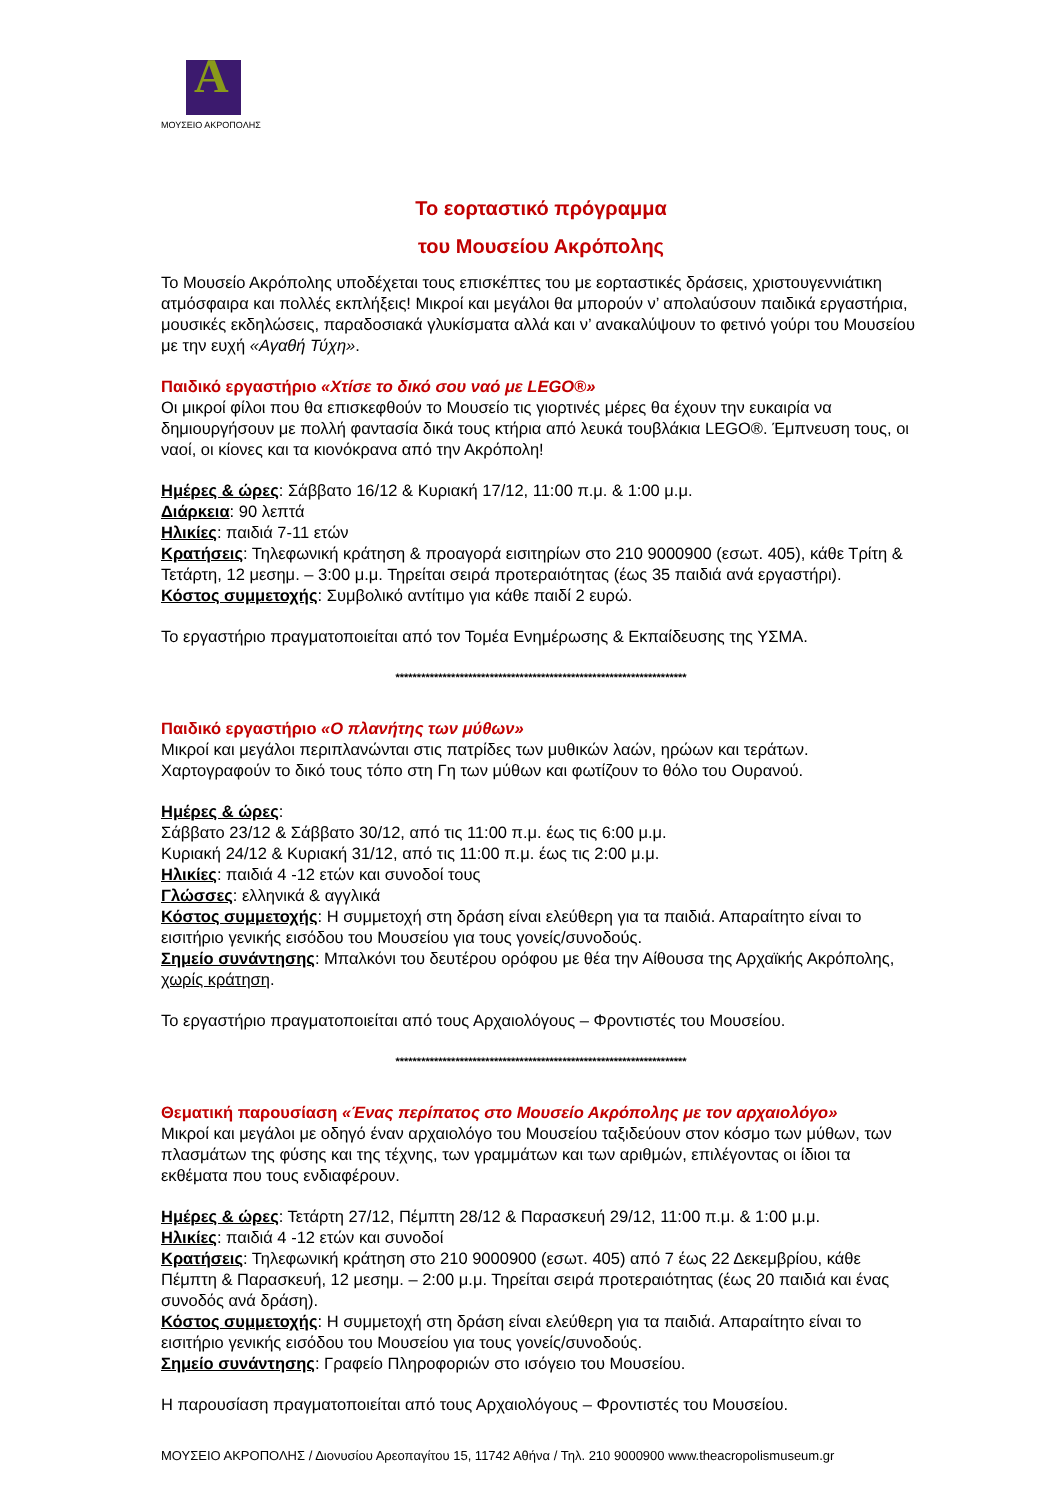A
ΜΟΥΣΕΙΟ ΑΚΡΟΠΟΛΗΣ
Το εορταστικό πρόγραμμα
του Μουσείου Ακρόπολης
Το Μουσείο Ακρόπολης υποδέχεται τους επισκέπτες του με εορταστικές δράσεις, χριστουγεννιάτικη ατμόσφαιρα και πολλές εκπλήξεις! Μικροί και μεγάλοι θα μπορούν ν’ απολαύσουν παιδικά εργαστήρια, μουσικές εκδηλώσεις, παραδοσιακά γλυκίσματα αλλά και ν’ ανακαλύψουν το φετινό γούρι του Μουσείου με την ευχή «Αγαθή Τύχη».
Παιδικό εργαστήριο «Χτίσε το δικό σου ναό με LEGO®»
Οι μικροί φίλοι που θα επισκεφθούν το Μουσείο τις γιορτινές μέρες θα έχουν την ευκαιρία να δημιουργήσουν με πολλή φαντασία δικά τους κτήρια από λευκά τουβλάκια LEGO®. Έμπνευση τους, οι ναοί, οι κίονες και τα κιονόκρανα από την Ακρόπολη!
Ημέρες & ώρες: Σάββατο 16/12 & Κυριακή 17/12, 11:00 π.μ. & 1:00 μ.μ.
Διάρκεια: 90 λεπτά
Ηλικίες: παιδιά 7-11 ετών
Κρατήσεις: Τηλεφωνική κράτηση & προαγορά εισιτηρίων στο 210 9000900 (εσωτ. 405), κάθε Τρίτη & Τετάρτη, 12 μεσημ. – 3:00 μ.μ. Τηρείται σειρά προτεραιότητας (έως 35 παιδιά ανά εργαστήρι).
Κόστος συμμετοχής: Συμβολικό αντίτιμο για κάθε παιδί 2 ευρώ.
Το εργαστήριο πραγματοποιείται από τον Τομέα Ενημέρωσης & Εκπαίδευσης της ΥΣΜΑ.
********************************************************************
Παιδικό εργαστήριο «Ο πλανήτης των μύθων»
Μικροί και μεγάλοι περιπλανώνται στις πατρίδες των μυθικών λαών, ηρώων και τεράτων. Χαρτογραφούν το δικό τους τόπο στη Γη των μύθων και φωτίζουν το θόλο του Ουρανού.
Ημέρες & ώρες:
Σάββατο 23/12 & Σάββατο 30/12, από τις 11:00 π.μ. έως τις 6:00 μ.μ.
Κυριακή 24/12 & Κυριακή 31/12, από τις 11:00 π.μ. έως τις 2:00 μ.μ.
Ηλικίες: παιδιά 4 -12 ετών και συνοδοί τους
Γλώσσες: ελληνικά & αγγλικά
Κόστος συμμετοχής: Η συμμετοχή στη δράση είναι ελεύθερη για τα παιδιά. Απαραίτητο είναι το εισιτήριο γενικής εισόδου του Μουσείου για τους γονείς/συνοδούς.
Σημείο συνάντησης: Μπαλκόνι του δευτέρου ορόφου με θέα την Αίθουσα της Αρχαϊκής Ακρόπολης, χωρίς κράτηση.
Το εργαστήριο πραγματοποιείται από τους Αρχαιολόγους – Φροντιστές του Μουσείου.
********************************************************************
Θεματική παρουσίαση «Ένας περίπατος στο Μουσείο Ακρόπολης με τον αρχαιολόγο»
Μικροί και μεγάλοι με οδηγό έναν αρχαιολόγο του Μουσείου ταξιδεύουν στον κόσμο των μύθων, των πλασμάτων της φύσης και της τέχνης, των γραμμάτων και των αριθμών, επιλέγοντας οι ίδιοι τα εκθέματα που τους ενδιαφέρουν.
Ημέρες & ώρες: Τετάρτη 27/12, Πέμπτη 28/12 & Παρασκευή 29/12, 11:00 π.μ. & 1:00 μ.μ.
Ηλικίες: παιδιά 4 -12 ετών και συνοδοί
Κρατήσεις: Τηλεφωνική κράτηση στο 210 9000900 (εσωτ. 405) από 7 έως 22 Δεκεμβρίου, κάθε Πέμπτη & Παρασκευή, 12 μεσημ. – 2:00 μ.μ. Τηρείται σειρά προτεραιότητας (έως 20 παιδιά και ένας συνοδός ανά δράση).
Κόστος συμμετοχής: Η συμμετοχή στη δράση είναι ελεύθερη για τα παιδιά. Απαραίτητο είναι το εισιτήριο γενικής εισόδου του Μουσείου για τους γονείς/συνοδούς.
Σημείο συνάντησης: Γραφείο Πληροφοριών στο ισόγειο του Μουσείου.
Η παρουσίαση πραγματοποιείται από τους Αρχαιολόγους – Φροντιστές του Μουσείου.
ΜΟΥΣΕΙΟ ΑΚΡΟΠΟΛΗΣ / Διονυσίου Αρεοπαγίτου 15, 11742 Αθήνα / Τηλ. 210 9000900 www.theacropolismuseum.gr